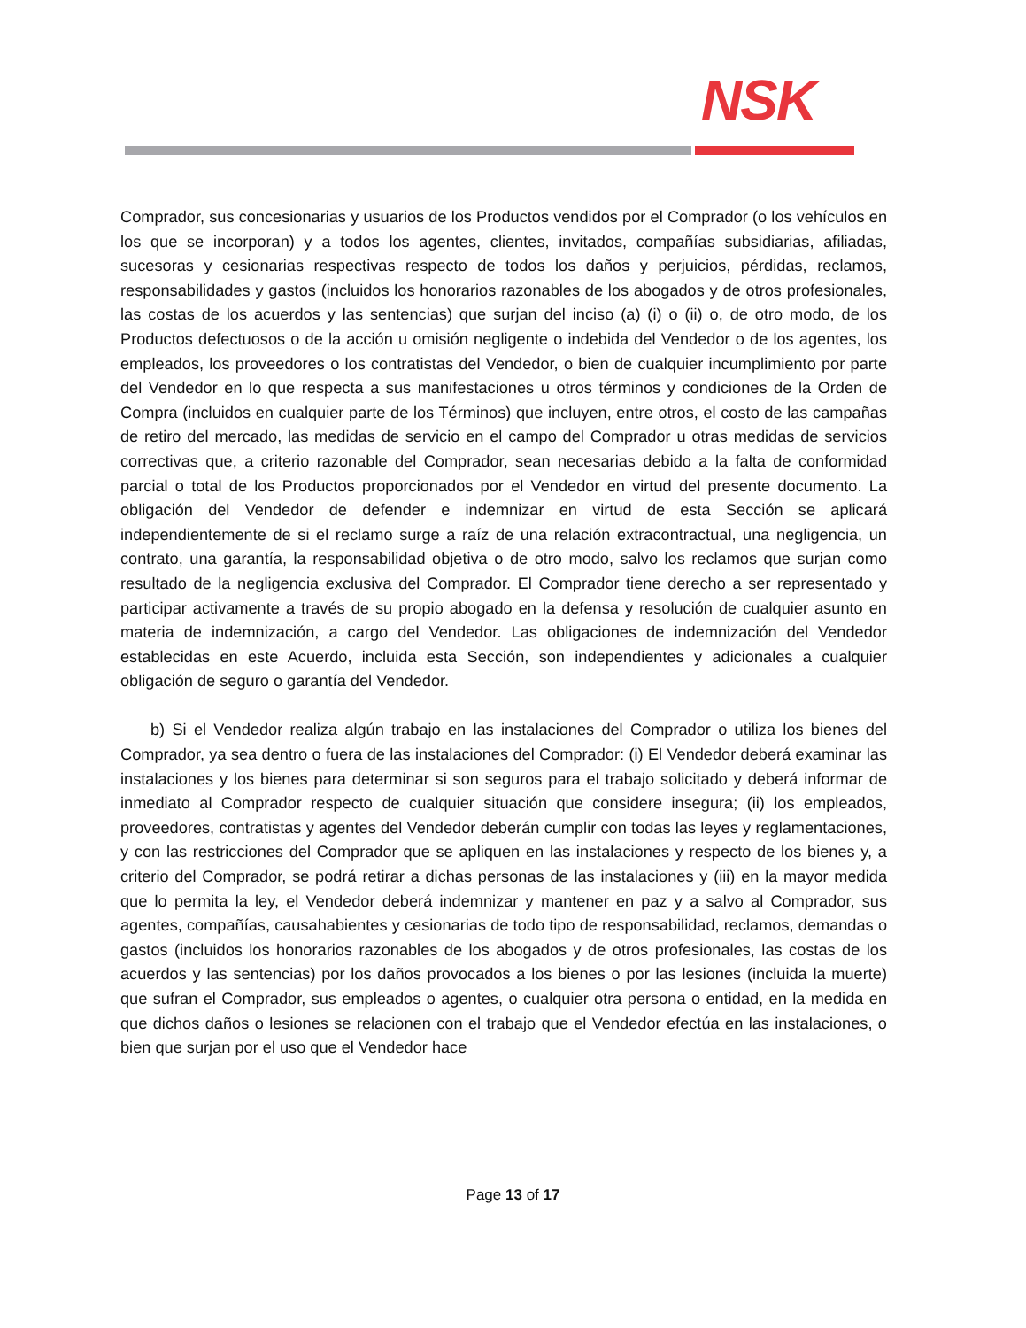NSK
Comprador, sus concesionarias y usuarios de los Productos vendidos por el Comprador (o los vehículos en los que se incorporan) y a todos los agentes, clientes, invitados, compañías subsidiarias, afiliadas, sucesoras y cesionarias respectivas respecto de todos los daños y perjuicios, pérdidas, reclamos, responsabilidades y gastos (incluidos los honorarios razonables de los abogados y de otros profesionales, las costas de los acuerdos y las sentencias) que surjan del inciso (a) (i) o (ii) o, de otro modo, de los Productos defectuosos o de la acción u omisión negligente o indebida del Vendedor o de los agentes, los empleados, los proveedores o los contratistas del Vendedor, o bien de cualquier incumplimiento por parte del Vendedor en lo que respecta a sus manifestaciones u otros términos y condiciones de la Orden de Compra (incluidos en cualquier parte de los Términos) que incluyen, entre otros, el costo de las campañas de retiro del mercado, las medidas de servicio en el campo del Comprador u otras medidas de servicios correctivas que, a criterio razonable del Comprador, sean necesarias debido a la falta de conformidad parcial o total de los Productos proporcionados por el Vendedor en virtud del presente documento. La obligación del Vendedor de defender e indemnizar en virtud de esta Sección se aplicará independientemente de si el reclamo surge a raíz de una relación extracontractual, una negligencia, un contrato, una garantía, la responsabilidad objetiva o de otro modo, salvo los reclamos que surjan como resultado de la negligencia exclusiva del Comprador. El Comprador tiene derecho a ser representado y participar activamente a través de su propio abogado en la defensa y resolución de cualquier asunto en materia de indemnización, a cargo del Vendedor. Las obligaciones de indemnización del Vendedor establecidas en este Acuerdo, incluida esta Sección, son independientes y adicionales a cualquier obligación de seguro o garantía del Vendedor.
b) Si el Vendedor realiza algún trabajo en las instalaciones del Comprador o utiliza los bienes del Comprador, ya sea dentro o fuera de las instalaciones del Comprador: (i) El Vendedor deberá examinar las instalaciones y los bienes para determinar si son seguros para el trabajo solicitado y deberá informar de inmediato al Comprador respecto de cualquier situación que considere insegura; (ii) los empleados, proveedores, contratistas y agentes del Vendedor deberán cumplir con todas las leyes y reglamentaciones, y con las restricciones del Comprador que se apliquen en las instalaciones y respecto de los bienes y, a criterio del Comprador, se podrá retirar a dichas personas de las instalaciones y (iii) en la mayor medida que lo permita la ley, el Vendedor deberá indemnizar y mantener en paz y a salvo al Comprador, sus agentes, compañías, causahabientes y cesionarias de todo tipo de responsabilidad, reclamos, demandas o gastos (incluidos los honorarios razonables de los abogados y de otros profesionales, las costas de los acuerdos y las sentencias) por los daños provocados a los bienes o por las lesiones (incluida la muerte) que sufran el Comprador, sus empleados o agentes, o cualquier otra persona o entidad, en la medida en que dichos daños o lesiones se relacionen con el trabajo que el Vendedor efectúa en las instalaciones, o bien que surjan por el uso que el Vendedor hace
Page 13 of 17